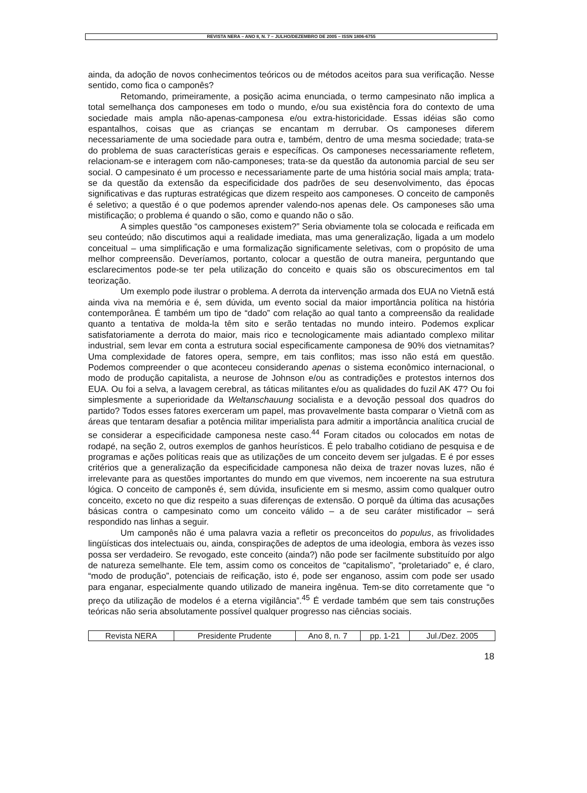REVISTA NERA – ANO 8, N. 7 – JULHO/DEZEMBRO DE 2005 – ISSN 1806-6755
ainda, da adoção de novos conhecimentos teóricos ou de métodos aceitos para sua verificação. Nesse sentido, como fica o camponês?
Retomando, primeiramente, a posição acima enunciada, o termo campesinato não implica a total semelhança dos camponeses em todo o mundo, e/ou sua existência fora do contexto de uma sociedade mais ampla não-apenas-camponesa e/ou extra-historicidade. Essas idéias são como espantalhos, coisas que as crianças se encantam m derrubar. Os camponeses diferem necessariamente de uma sociedade para outra e, também, dentro de uma mesma sociedade; trata-se do problema de suas características gerais e específicas. Os camponeses necessariamente refletem, relacionam-se e interagem com não-camponeses; trata-se da questão da autonomia parcial de seu ser social. O campesinato é um processo e necessariamente parte de uma história social mais ampla; trata-se da questão da extensão da especificidade dos padrões de seu desenvolvimento, das épocas significativas e das rupturas estratégicas que dizem respeito aos camponeses. O conceito de camponês é seletivo; a questão é o que podemos aprender valendo-nos apenas dele. Os camponeses são uma mistificação; o problema é quando o são, como e quando não o são.
A simples questão “os camponeses existem?” Seria obviamente tola se colocada e reificada em seu conteúdo; não discutimos aqui a realidade imediata, mas uma generalização, ligada a um modelo conceitual – uma simplificação e uma formalização significamente seletivas, com o propósito de uma melhor compreensão. Deveríamos, portanto, colocar a questão de outra maneira, perguntando que esclarecimentos pode-se ter pela utilização do conceito e quais são os obscurecimentos em tal teorização.
Um exemplo pode ilustrar o problema. A derrota da intervenção armada dos EUA no Vietnã está ainda viva na memória e é, sem dúvida, um evento social da maior importância política na história contemporânea. É também um tipo de “dado” com relação ao qual tanto a compreensão da realidade quanto a tentativa de molda-la têm sito e serão tentadas no mundo inteiro. Podemos explicar satisfatoriamente a derrota do maior, mais rico e tecnologicamente mais adiantado complexo militar industrial, sem levar em conta a estrutura social especificamente camponesa de 90% dos vietnamitas? Uma complexidade de fatores opera, sempre, em tais conflitos; mas isso não está em questão. Podemos compreender o que aconteceu considerando apenas o sistema econômico internacional, o modo de produção capitalista, a neurose de Johnson e/ou as contradições e protestos internos dos EUA. Ou foi a selva, a lavagem cerebral, as táticas militantes e/ou as qualidades do fuzil AK 47? Ou foi simplesmente a superioridade da Weltanschauung socialista e a devoção pessoal dos quadros do partido? Todos esses fatores exerceram um papel, mas provavelmente basta comparar o Vietnã com as áreas que tentaram desafiar a potência militar imperialista para admitir a importância analítica crucial de se considerar a especificidade camponesa neste caso.<sup>44</sup> Foram citados ou colocados em notas de rodapé, na seção 2, outros exemplos de ganhos heurísticos. É pelo trabalho cotidiano de pesquisa e de programas e ações políticas reais que as utilizações de um conceito devem ser julgadas. E é por esses critérios que a generalização da especificidade camponesa não deixa de trazer novas luzes, não é irrelevante para as questões importantes do mundo em que vivemos, nem incoerente na sua estrutura lógica. O conceito de camponês é, sem dúvida, insuficiente em si mesmo, assim como qualquer outro conceito, exceto no que diz respeito a suas diferenças de extensão. O porquê da última das acusações básicas contra o campesinato como um conceito válido – a de seu caráter mistificador – será respondido nas linhas a seguir.
Um camponês não é uma palavra vazia a refletir os preconceitos do populus, as frivolidades lingüísticas dos intelectuais ou, ainda, conspirações de adeptos de uma ideologia, embora às vezes isso possa ser verdadeiro. Se revogado, este conceito (ainda?) não pode ser facilmente substituído por algo de natureza semelhante. Ele tem, assim como os conceitos de “capitalismo”, “proletariado” e, é claro, “modo de produção”, potenciais de reificação, isto é, pode ser enganoso, assim com pode ser usado para enganar, especialmente quando utilizado de maneira ingênua. Tem-se dito corretamente que “o preço da utilização de modelos é a eterna vigilância”.<sup>45</sup> É verdade também que sem tais construções teóricas não seria absolutamente possível qualquer progresso nas ciências sociais.
| Revista NERA | Presidente Prudente | Ano 8, n. 7 | pp. 1-21 | Jul./Dez. 2005 |
18